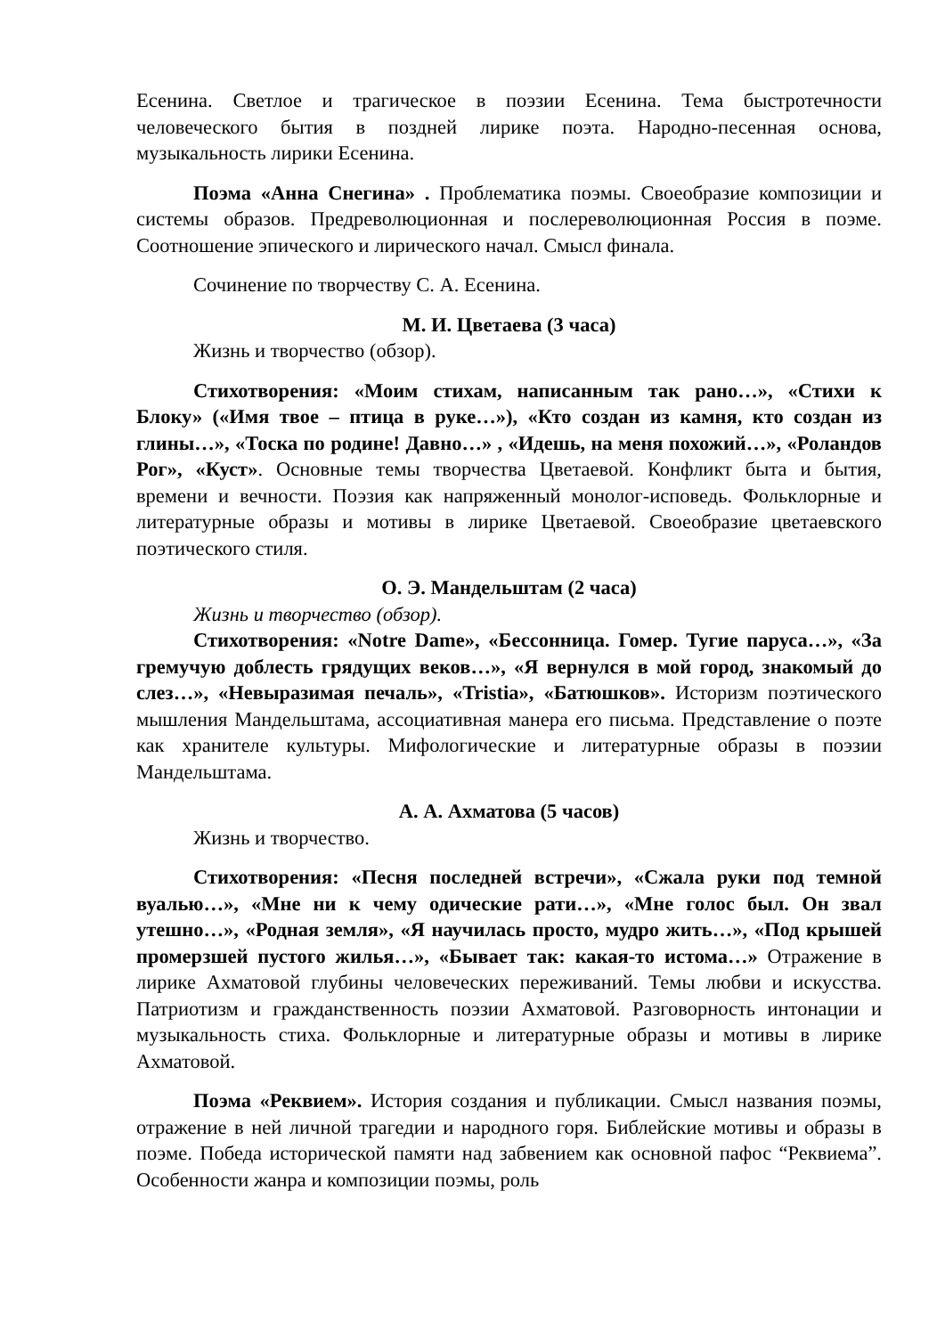Есенина. Светлое и трагическое в поэзии Есенина. Тема быстротечности человеческого бытия в поздней лирике поэта. Народно-песенная основа, музыкальность лирики Есенина.
Поэма «Анна Снегина» . Проблематика поэмы. Своеобразие композиции и системы образов. Предреволюционная и послереволюционная Россия в поэме. Соотношение эпического и лирического начал. Смысл финала.
Сочинение по творчеству С. А. Есенина.
М. И. Цветаева (3 часа)
Жизнь и творчество (обзор).
Стихотворения: «Моим стихам, написанным так рано…», «Стихи к Блоку» («Имя твое – птица в руке…»), «Кто создан из камня, кто создан из глины…», «Тоска по родине! Давно…» , «Идешь, на меня похожий…», «Роландов Рог», «Куст». Основные темы творчества Цветаевой. Конфликт быта и бытия, времени и вечности. Поэзия как напряженный монолог-исповедь. Фольклорные и литературные образы и мотивы в лирике Цветаевой. Своеобразие цветаевского поэтического стиля.
О. Э. Мандельштам (2 часа)
Жизнь и творчество (обзор).
Стихотворения: «Notre Dame», «Бессонница. Гомер. Тугие паруса…», «За гремучую доблесть грядущих веков…», «Я вернулся в мой город, знакомый до слез…», «Невыразимая печаль», «Tristia», «Батюшков». Историзм поэтического мышления Мандельштама, ассоциативная манера его письма. Представление о поэте как хранителе культуры. Мифологические и литературные образы в поэзии Мандельштама.
А. А. Ахматова (5 часов)
Жизнь и творчество.
Стихотворения: «Песня последней встречи», «Сжала руки под темной вуалью…», «Мне ни к чему одические рати…», «Мне голос был. Он звал утешно…», «Родная земля», «Я научилась просто, мудро жить…», «Под крышей промерзшей пустого жилья…», «Бывает так: какая-то истома…» Отражение в лирике Ахматовой глубины человеческих переживаний. Темы любви и искусства. Патриотизм и гражданственность поэзии Ахматовой. Разговорность интонации и музыкальность стиха. Фольклорные и литературные образы и мотивы в лирике Ахматовой.
Поэма «Реквием». История создания и публикации. Смысл названия поэмы, отражение в ней личной трагедии и народного горя. Библейские мотивы и образы в поэме. Победа исторической памяти над забвением как основной пафос “Реквиема”. Особенности жанра и композиции поэмы, роль